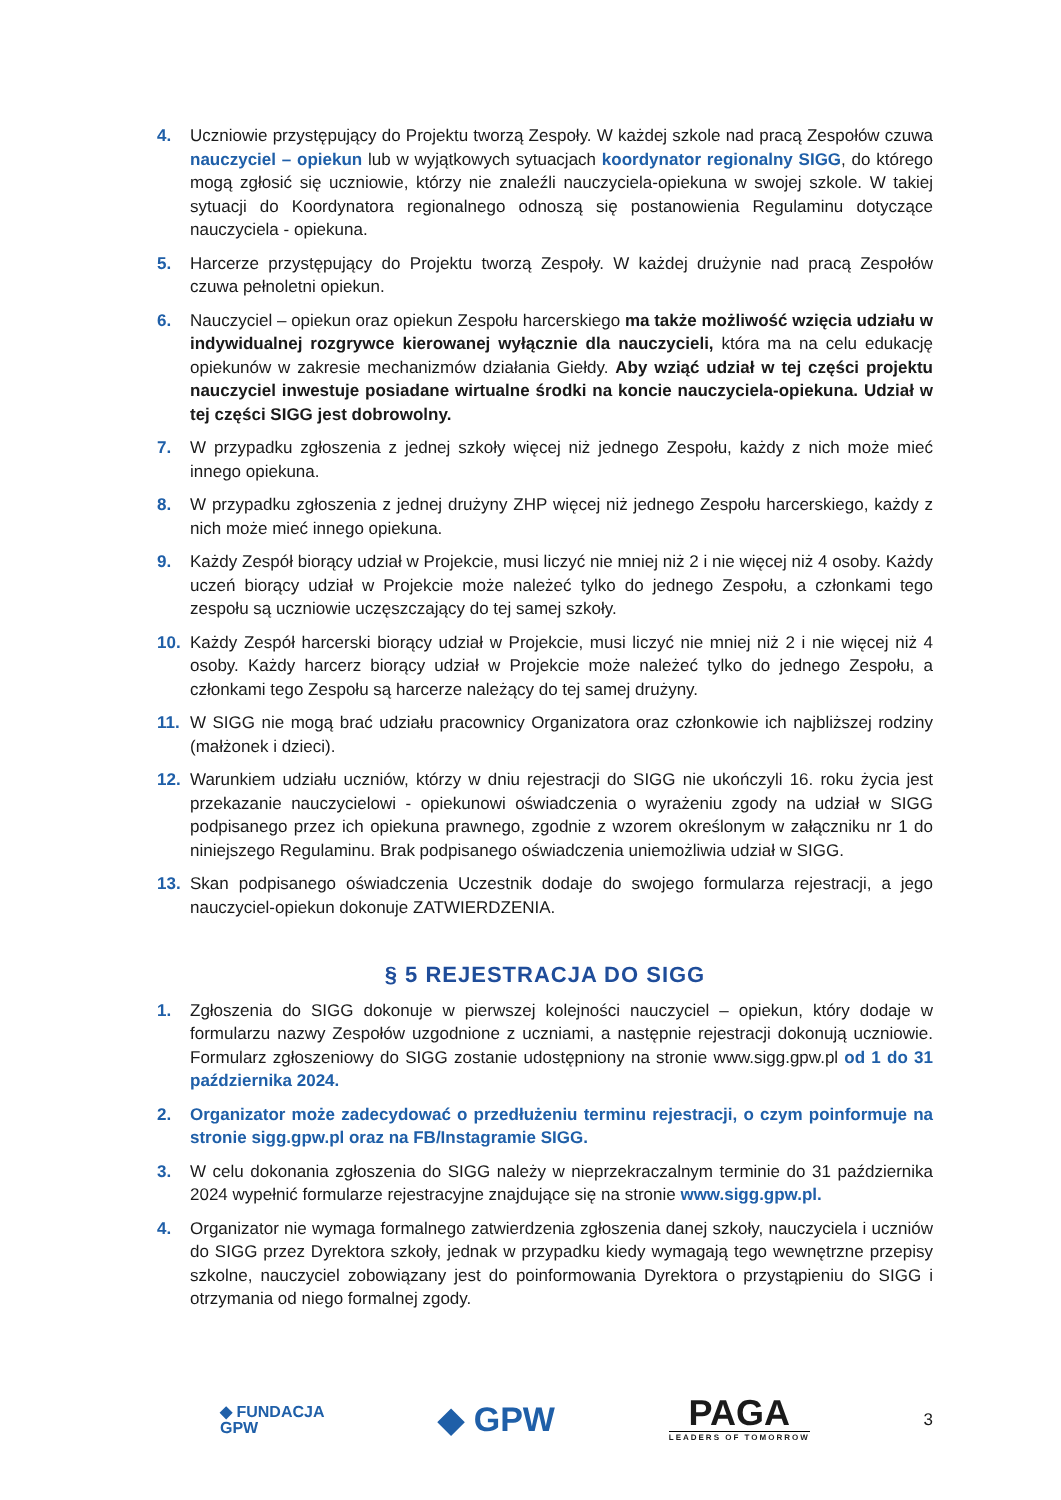4. Uczniowie przystępujący do Projektu tworzą Zespoły. W każdej szkole nad pracą Zespołów czuwa nauczyciel – opiekun lub w wyjątkowych sytuacjach koordynator regionalny SIGG, do którego mogą zgłosić się uczniowie, którzy nie znaleźli nauczyciela-opiekuna w swojej szkole. W takiej sytuacji do Koordynatora regionalnego odnoszą się postanowienia Regulaminu dotyczące nauczyciela - opiekuna.
5. Harcerze przystępujący do Projektu tworzą Zespoły. W każdej drużynie nad pracą Zespołów czuwa pełnoletni opiekun.
6. Nauczyciel – opiekun oraz opiekun Zespołu harcerskiego ma także możliwość wzięcia udziału w indywidualnej rozgrywce kierowanej wyłącznie dla nauczycieli, która ma na celu edukację opiekunów w zakresie mechanizmów działania Giełdy. Aby wziąć udział w tej części projektu nauczyciel inwestuje posiadane wirtualne środki na koncie nauczyciela-opiekuna. Udział w tej części SIGG jest dobrowolny.
7. W przypadku zgłoszenia z jednej szkoły więcej niż jednego Zespołu, każdy z nich może mieć innego opiekuna.
8. W przypadku zgłoszenia z jednej drużyny ZHP więcej niż jednego Zespołu harcerskiego, każdy z nich może mieć innego opiekuna.
9. Każdy Zespół biorący udział w Projekcie, musi liczyć nie mniej niż 2 i nie więcej niż 4 osoby. Każdy uczeń biorący udział w Projekcie może należeć tylko do jednego Zespołu, a członkami tego zespołu są uczniowie uczęszczający do tej samej szkoły.
10. Każdy Zespół harcerski biorący udział w Projekcie, musi liczyć nie mniej niż 2 i nie więcej niż 4 osoby. Każdy harcerz biorący udział w Projekcie może należeć tylko do jednego Zespołu, a członkami tego Zespołu są harcerze należący do tej samej drużyny.
11. W SIGG nie mogą brać udziału pracownicy Organizatora oraz członkowie ich najbliższej rodziny (małżonek i dzieci).
12. Warunkiem udziału uczniów, którzy w dniu rejestracji do SIGG nie ukończyli 16. roku życia jest przekazanie nauczycielowi - opiekunowi oświadczenia o wyrażeniu zgody na udział w SIGG podpisanego przez ich opiekuna prawnego, zgodnie z wzorem określonym w załączniku nr 1 do niniejszego Regulaminu. Brak podpisanego oświadczenia uniemożliwia udział w SIGG.
13. Skan podpisanego oświadczenia Uczestnik dodaje do swojego formularza rejestracji, a jego nauczyciel-opiekun dokonuje ZATWIERDZENIA.
§ 5 REJESTRACJA DO SIGG
1. Zgłoszenia do SIGG dokonuje w pierwszej kolejności nauczyciel – opiekun, który dodaje w formularzu nazwy Zespołów uzgodnione z uczniami, a następnie rejestracji dokonują uczniowie. Formularz zgłoszeniowy do SIGG zostanie udostępniony na stronie www.sigg.gpw.pl od 1 do 31 października 2024.
2. Organizator może zadecydować o przedłużeniu terminu rejestracji, o czym poinformuje na stronie sigg.gpw.pl oraz na FB/Instagramie SIGG.
3. W celu dokonania zgłoszenia do SIGG należy w nieprzekraczalnym terminie do 31 października 2024 wypełnić formularze rejestracyjne znajdujące się na stronie www.sigg.gpw.pl.
4. Organizator nie wymaga formalnego zatwierdzenia zgłoszenia danej szkoły, nauczyciela i uczniów do SIGG przez Dyrektora szkoły, jednak w przypadku kiedy wymagają tego wewnętrzne przepisy szkolne, nauczyciel zobowiązany jest do poinformowania Dyrektora o przystąpieniu do SIGG i otrzymania od niego formalnej zgody.
◆ FUNDACJA
GPW
◆ GPW
PAGA
LEADERS OF TOMORROW
3